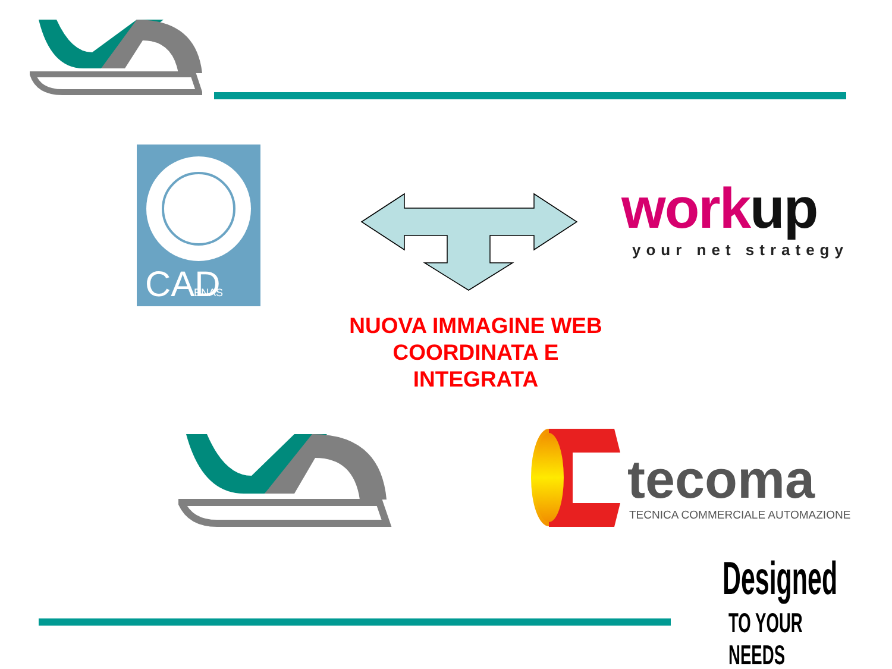CAD
ENAS
work up
your net strategy
NUOVA IMMAGINE WEB
COORDINATA E
INTEGRATA
tecoma
TECNICA COMMERCIALE AUTOMAZIONE
Designed
TO YOUR NEEDS